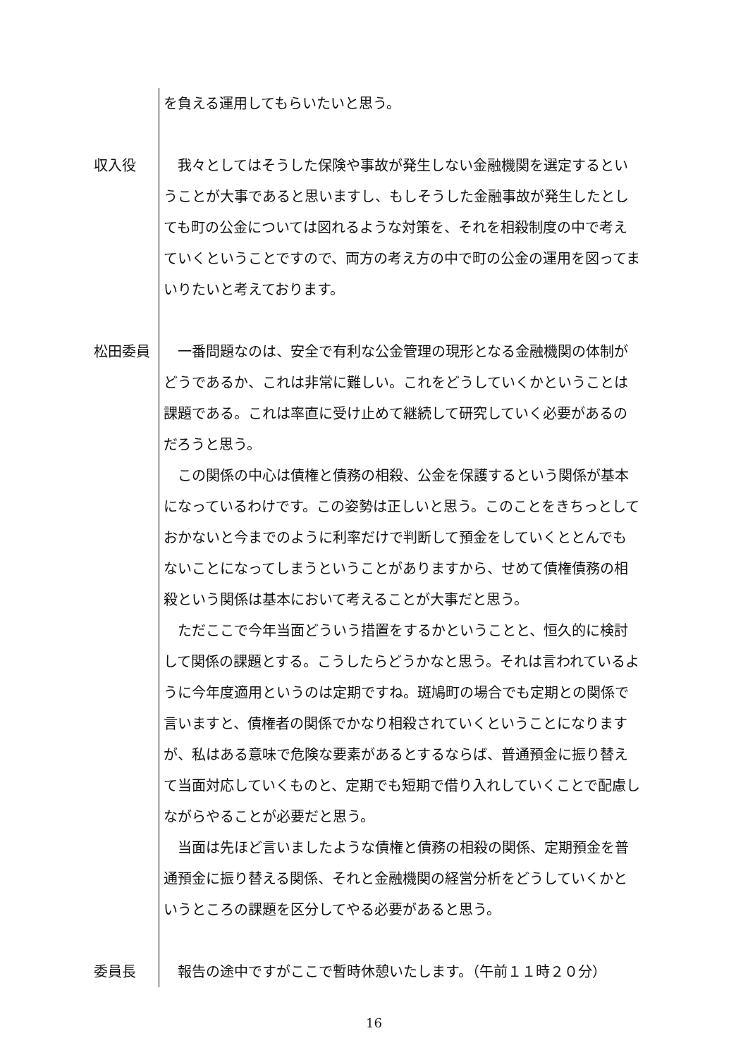を負える運用してもらいたいと思う。
収入役 我々としてはそうした保険や事故が発生しない金融機関を選定するということが大事であると思いますし、もしそうした金融事故が発生したとしても町の公金については図れるような対策を、それを相殺制度の中で考えていくということですので、両方の考え方の中で町の公金の運用を図ってまいりたいと考えております。
松田委員 一番問題なのは、安全で有利な公金管理の現形となる金融機関の体制がどうであるか、これは非常に難しい。これをどうしていくかということは課題である。これは率直に受け止めて継続して研究していく必要があるのだろうと思う。
この関係の中心は債権と債務の相殺、公金を保護するという関係が基本になっているわけです。この姿勢は正しいと思う。このことをきちっとしておかないと今までのように利率だけで判断して預金をしていくととんでもないことになってしまうということがありますから、せめて債権債務の相殺という関係は基本において考えることが大事だと思う。
ただここで今年当面どういう措置をするかということと、恒久的に検討して関係の課題とする。こうしたらどうかなと思う。それは言われているように今年度適用というのは定期ですね。斑鳩町の場合でも定期との関係で言いますと、債権者の関係でかなり相殺されていくということになりますが、私はある意味で危険な要素があるとするならば、普通預金に振り替えて当面対応していくものと、定期でも短期で借り入れしていくことで配慮しながらやることが必要だと思う。
当面は先ほど言いましたような債権と債務の相殺の関係、定期預金を普通預金に振り替える関係、それと金融機関の経営分析をどうしていくかというところの課題を区分してやる必要があると思う。
委員長 報告の途中ですがここで暫時休憩いたします。（午前１１時２０分）
16